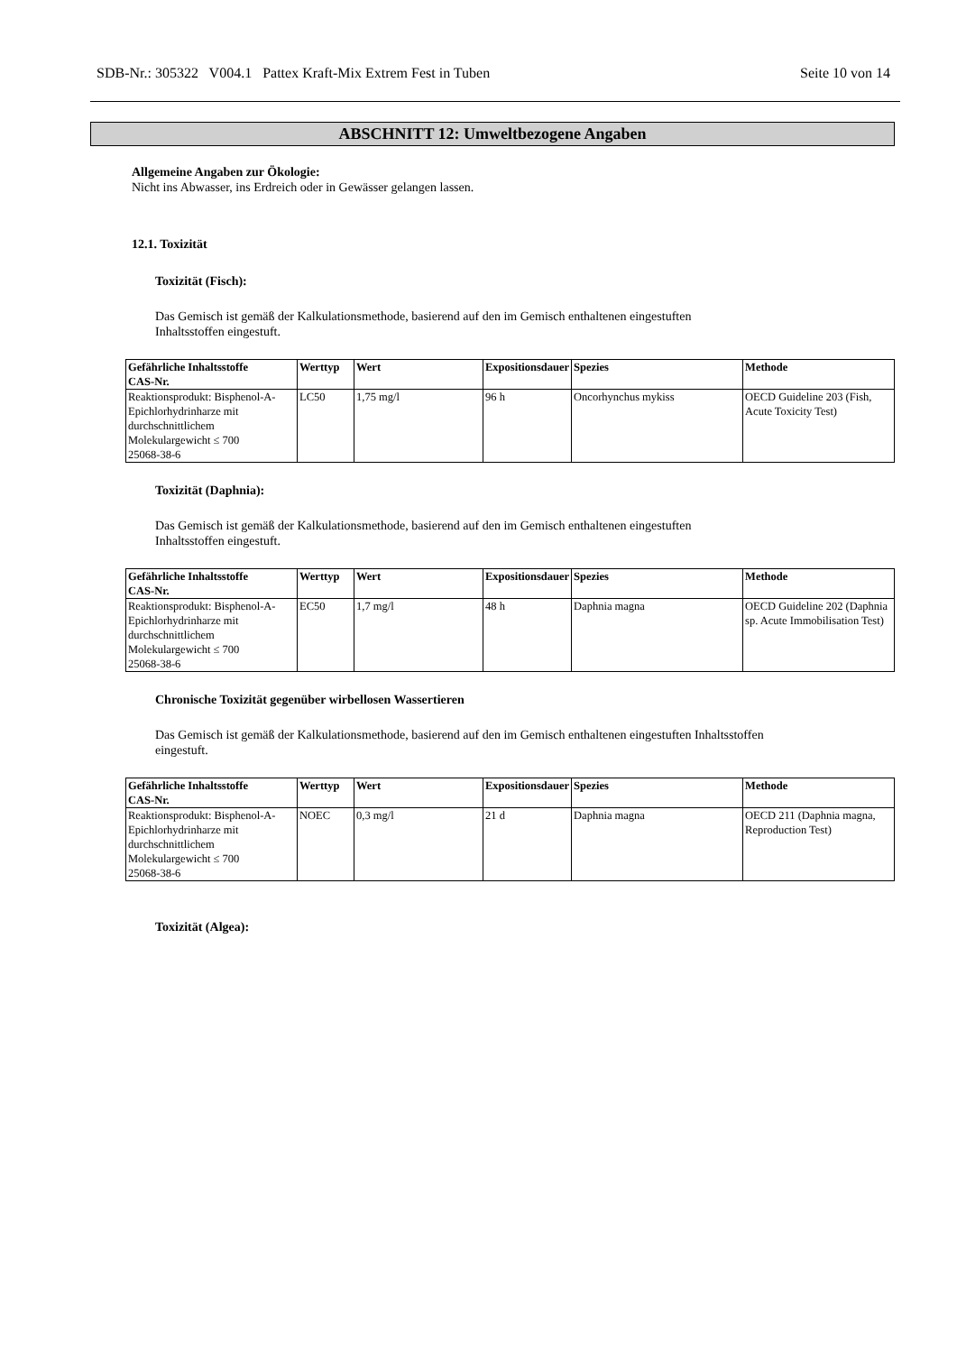SDB-Nr.: 305322 V004.1 Pattex Kraft-Mix Extrem Fest in Tuben Seite 10 von 14
ABSCHNITT 12: Umweltbezogene Angaben
Allgemeine Angaben zur Ökologie:
Nicht ins Abwasser, ins Erdreich oder in Gewässer gelangen lassen.
12.1. Toxizität
Toxizität (Fisch):
Das Gemisch ist gemäß der Kalkulationsmethode, basierend auf den im Gemisch enthaltenen eingestuften
Inhaltsstoffen eingestuft.
| Gefährliche Inhaltsstoffe CAS-Nr. | Werttyp | Wert | Expositionsdauer | Spezies | Methode |
| --- | --- | --- | --- | --- | --- |
| Reaktionsprodukt: Bisphenol-A-Epichlorhydrinharze mit durchschnittlichem Molekulargewicht ≤ 700 25068-38-6 | LC50 | 1,75 mg/l | 96 h | Oncorhynchus mykiss | OECD Guideline 203 (Fish, Acute Toxicity Test) |
Toxizität (Daphnia):
Das Gemisch ist gemäß der Kalkulationsmethode, basierend auf den im Gemisch enthaltenen eingestuften
Inhaltsstoffen eingestuft.
| Gefährliche Inhaltsstoffe CAS-Nr. | Werttyp | Wert | Expositionsdauer | Spezies | Methode |
| --- | --- | --- | --- | --- | --- |
| Reaktionsprodukt: Bisphenol-A-Epichlorhydrinharze mit durchschnittlichem Molekulargewicht ≤ 700 25068-38-6 | EC50 | 1,7 mg/l | 48 h | Daphnia magna | OECD Guideline 202 (Daphnia sp. Acute Immobilisation Test) |
Chronische Toxizität gegenüber wirbellosen Wassertieren
Das Gemisch ist gemäß der Kalkulationsmethode, basierend auf den im Gemisch enthaltenen eingestuften Inhaltsstoffen
eingestuft.
| Gefährliche Inhaltsstoffe CAS-Nr. | Werttyp | Wert | Expositionsdauer | Spezies | Methode |
| --- | --- | --- | --- | --- | --- |
| Reaktionsprodukt: Bisphenol-A-Epichlorhydrinharze mit durchschnittlichem Molekulargewicht ≤ 700 25068-38-6 | NOEC | 0,3 mg/l | 21 d | Daphnia magna | OECD 211 (Daphnia magna, Reproduction Test) |
Toxizität (Algea):